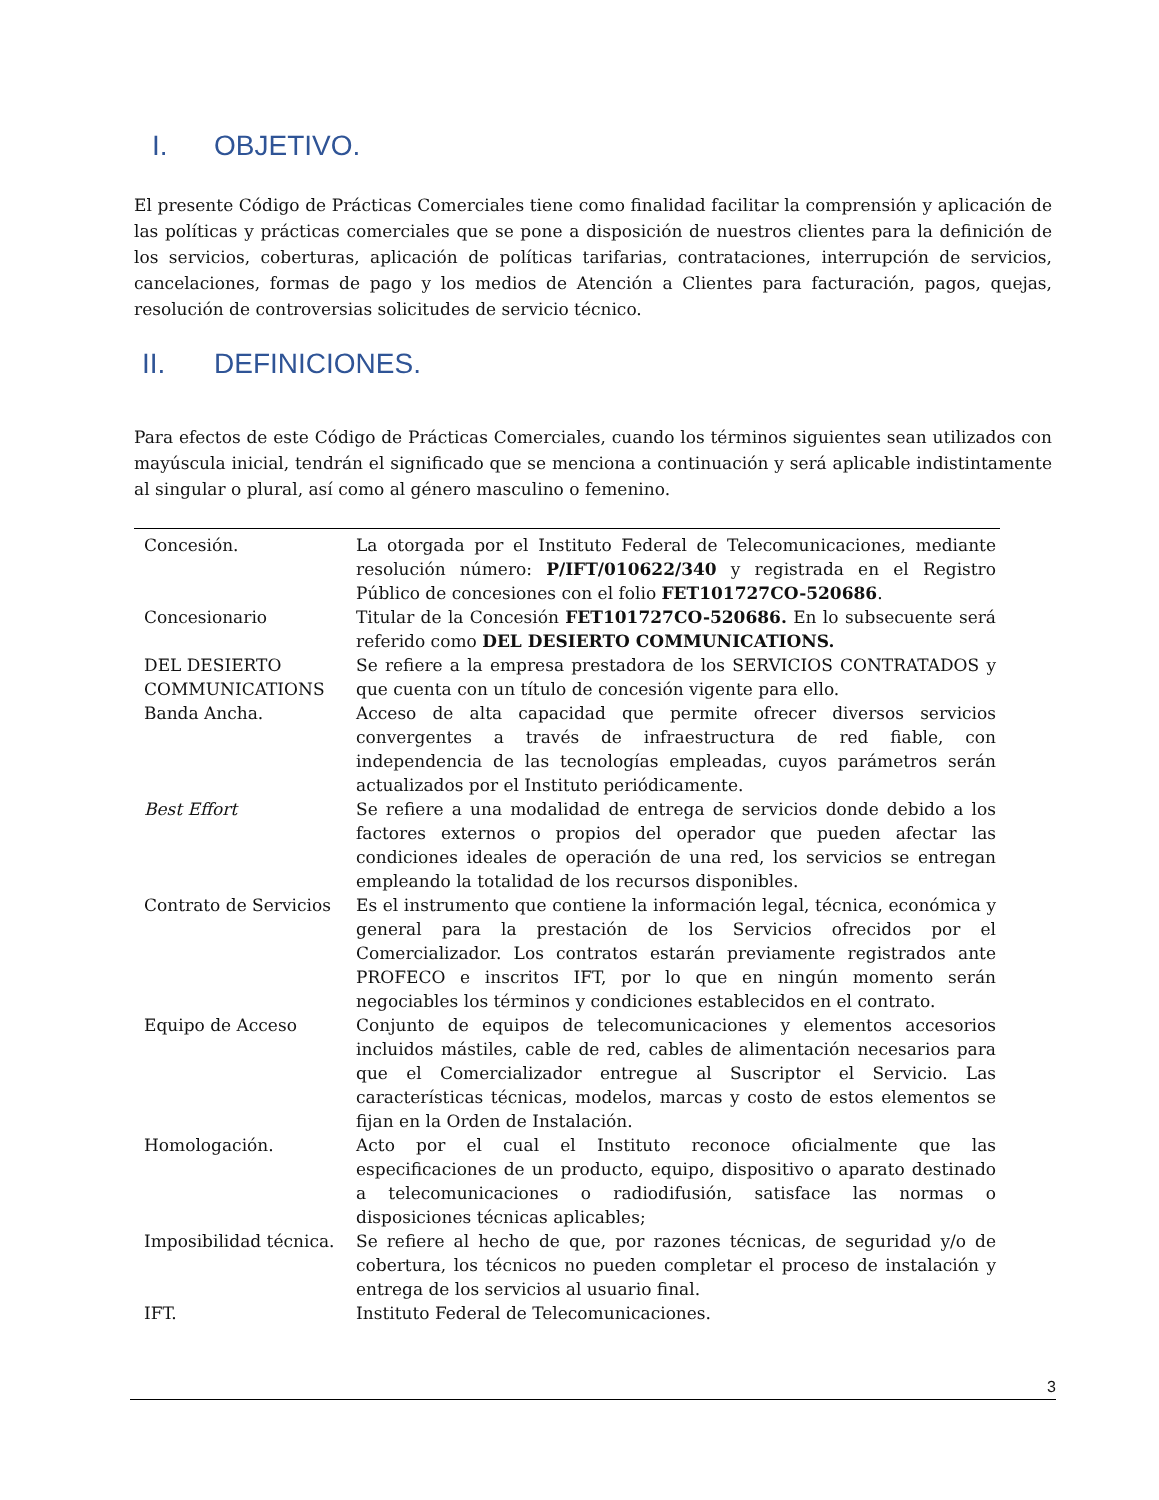I. OBJETIVO.
El presente Código de Prácticas Comerciales tiene como finalidad facilitar la comprensión y aplicación de las políticas y prácticas comerciales que se pone a disposición de nuestros clientes para la definición de los servicios, coberturas, aplicación de políticas tarifarias, contrataciones, interrupción de servicios, cancelaciones, formas de pago y los medios de Atención a Clientes para facturación, pagos, quejas, resolución de controversias solicitudes de servicio técnico.
II. DEFINICIONES.
Para efectos de este Código de Prácticas Comerciales, cuando los términos siguientes sean utilizados con mayúscula inicial, tendrán el significado que se menciona a continuación y será aplicable indistintamente al singular o plural, así como al género masculino o femenino.
| Concesión. | La otorgada por el Instituto Federal de Telecomunicaciones, mediante resolución número: P/IFT/010622/340 y registrada en el Registro Público de concesiones con el folio FET101727CO-520686 . |
| Concesionario | Titular de la Concesión FET101727CO-520686. En lo subsecuente será referido como DEL DESIERTO COMMUNICATIONS. |
| DEL DESIERTO COMMUNICATIONS | Se refiere a la empresa prestadora de los SERVICIOS CONTRATADOS y que cuenta con un título de concesión vigente para ello. |
| Banda Ancha. | Acceso de alta capacidad que permite ofrecer diversos servicios convergentes a través de infraestructura de red fiable, con independencia de las tecnologías empleadas, cuyos parámetros serán actualizados por el Instituto periódicamente. |
| Best Effort | Se refiere a una modalidad de entrega de servicios donde debido a los factores externos o propios del operador que pueden afectar las condiciones ideales de operación de una red, los servicios se entregan empleando la totalidad de los recursos disponibles. |
| Contrato de Servicios | Es el instrumento que contiene la información legal, técnica, económica y general para la prestación de los Servicios ofrecidos por el Comercializador. Los contratos estarán previamente registrados ante PROFECO e inscritos IFT, por lo que en ningún momento serán negociables los términos y condiciones establecidos en el contrato. |
| Equipo de Acceso | Conjunto de equipos de telecomunicaciones y elementos accesorios incluidos mástiles, cable de red, cables de alimentación necesarios para que el Comercializador entregue al Suscriptor el Servicio. Las características técnicas, modelos, marcas y costo de estos elementos se fijan en la Orden de Instalación. |
| Homologación. | Acto por el cual el Instituto reconoce oficialmente que las especificaciones de un producto, equipo, dispositivo o aparato destinado a telecomunicaciones o radiodifusión, satisface las normas o disposiciones técnicas aplicables; |
| Imposibilidad técnica. | Se refiere al hecho de que, por razones técnicas, de seguridad y/o de cobertura, los técnicos no pueden completar el proceso de instalación y entrega de los servicios al usuario final. |
| IFT. | Instituto Federal de Telecomunicaciones. |
3